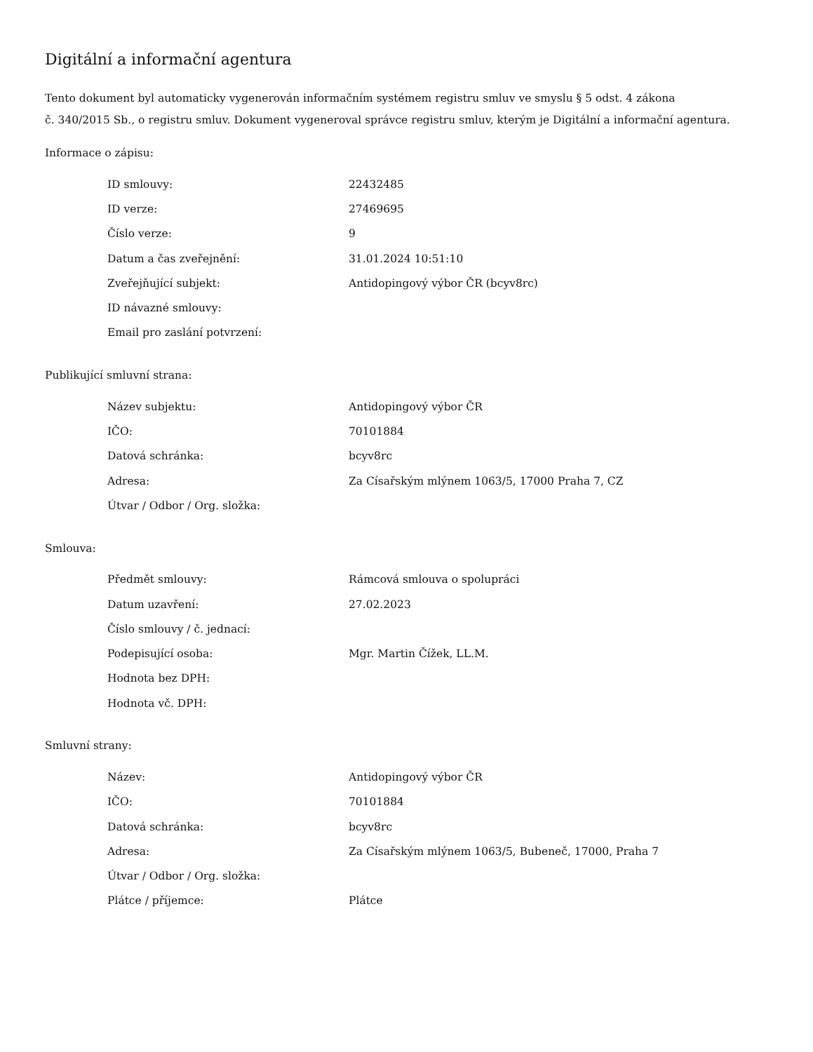Digitální a informační agentura
Tento dokument byl automaticky vygenerován informačním systémem registru smluv ve smyslu § 5 odst. 4 zákona
č. 340/2015 Sb., o registru smluv. Dokument vygeneroval správce registru smluv, kterým je Digitální a informační agentura.
Informace o zápisu:
| ID smlouvy: | 22432485 |
| ID verze: | 27469695 |
| Číslo verze: | 9 |
| Datum a čas zveřejnění: | 31.01.2024 10:51:10 |
| Zveřejňující subjekt: | Antidopingový výbor ČR (bcyv8rc) |
| ID návazné smlouvy: | |
| Email pro zaslání potvrzení: | |
Publikující smluvní strana:
| Název subjektu: | Antidopingový výbor ČR |
| IČO: | 70101884 |
| Datová schránka: | bcyv8rc |
| Adresa: | Za Císařským mlýnem 1063/5, 17000 Praha 7, CZ |
| Útvar / Odbor / Org. složka: | |
Smlouva:
| Předmět smlouvy: | Rámcová smlouva o spolupráci |
| Datum uzavření: | 27.02.2023 |
| Číslo smlouvy / č. jednací: | |
| Podepisující osoba: | Mgr. Martin Čížek, LL.M. |
| Hodnota bez DPH: | |
| Hodnota vč. DPH: | |
Smluvní strany:
| Název: | Antidopingový výbor ČR |
| IČO: | 70101884 |
| Datová schránka: | bcyv8rc |
| Adresa: | Za Císařským mlýnem 1063/5, Bubeneč, 17000, Praha 7 |
| Útvar / Odbor / Org. složka: | |
| Plátce / příjemce: | Plátce |